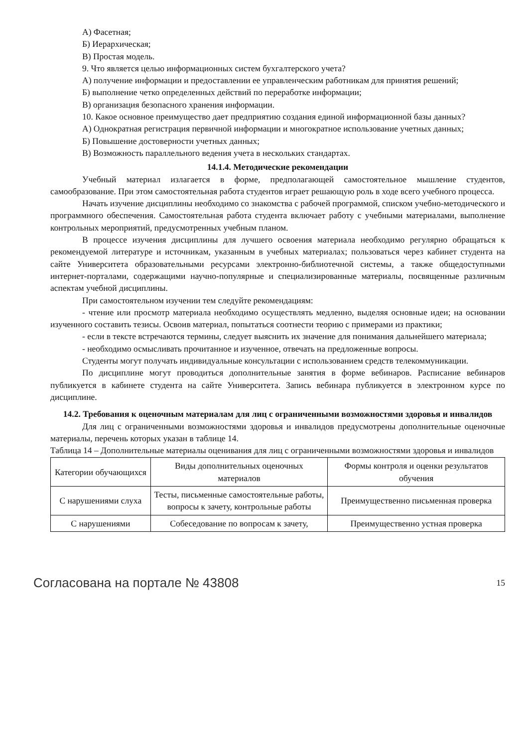А) Фасетная;
Б) Иерархическая;
В) Простая модель.
9. Что является целью информационных систем бухгалтерского учета?
А) получение информации и предоставлении ее управленческим работникам для принятия решений;
Б) выполнение четко определенных действий по переработке информации;
В) организация безопасного хранения информации.
10. Какое основное преимущество дает предприятию создания единой информационной базы данных?
А) Однократная регистрация первичной информации и многократное использование учетных данных;
Б) Повышение достоверности учетных данных;
В) Возможность параллельного ведения учета в нескольких стандартах.
14.1.4. Методические рекомендации
Учебный материал излагается в форме, предполагающей самостоятельное мышление студентов, самообразование. При этом самостоятельная работа студентов играет решающую роль в ходе всего учебного процесса.
Начать изучение дисциплины необходимо со знакомства с рабочей программой, списком учебно-методического и программного обеспечения. Самостоятельная работа студента включает работу с учебными материалами, выполнение контрольных мероприятий, предусмотренных учебным планом.
В процессе изучения дисциплины для лучшего освоения материала необходимо регулярно обращаться к рекомендуемой литературе и источникам, указанным в учебных материалах; пользоваться через кабинет студента на сайте Университета образовательными ресурсами электронно-библиотечной системы, а также общедоступными интернет-порталами, содержащими научно-популярные и специализированные материалы, посвященные различным аспектам учебной дисциплины.
При самостоятельном изучении тем следуйте рекомендациям:
- чтение или просмотр материала необходимо осуществлять медленно, выделяя основные идеи; на основании изученного составить тезисы. Освоив материал, попытаться соотнести теорию с примерами из практики;
- если в тексте встречаются термины, следует выяснить их значение для понимания дальнейшего материала;
- необходимо осмысливать прочитанное и изученное, отвечать на предложенные вопросы.
Студенты могут получать индивидуальные консультации с использованием средств телекоммуникации.
По дисциплине могут проводиться дополнительные занятия в форме вебинаров. Расписание вебинаров публикуется в кабинете студента на сайте Университета. Запись вебинара публикуется в электронном курсе по дисциплине.
14.2. Требования к оценочным материалам для лиц с ограниченными возможностями здоровья и инвалидов
Для лиц с ограниченными возможностями здоровья и инвалидов предусмотрены дополнительные оценочные материалы, перечень которых указан в таблице 14.
Таблица 14 – Дополнительные материалы оценивания для лиц с ограниченными возможностями здоровья и инвалидов
| Категории обучающихся | Виды дополнительных оценочных материалов | Формы контроля и оценки результатов обучения |
| С нарушениями слуха | Тесты, письменные самостоятельные работы, вопросы к зачету, контрольные работы | Преимущественно письменная проверка |
| С нарушениями | Собеседование по вопросам к зачету, | Преимущественно устная проверка |
Согласована на портале № 43808 15